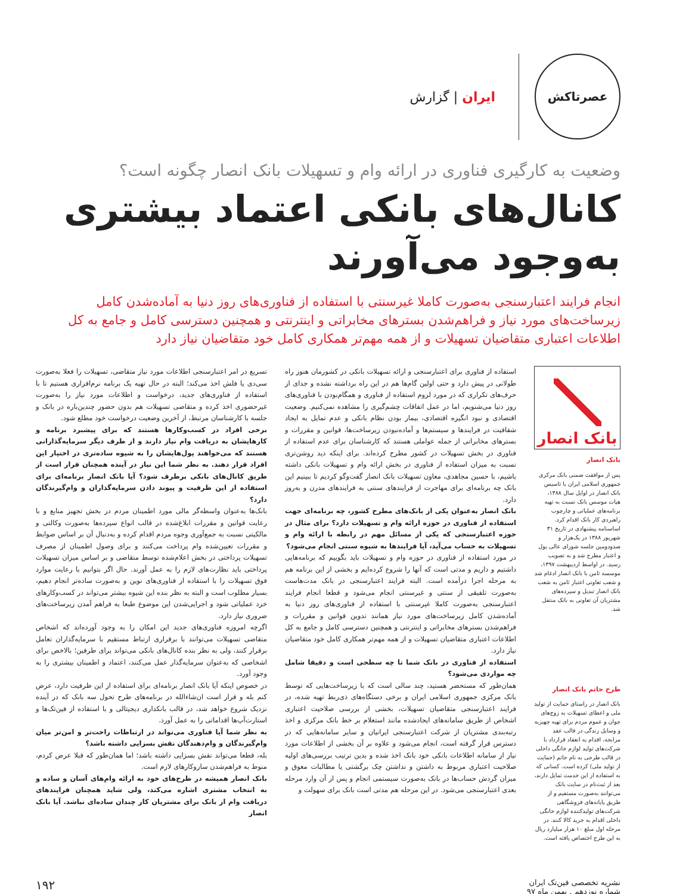عصرتاکش
ایران | گزارش
وضعیت به کارگیری فناوری در ارائه وام و تسهیلات بانک انصار چگونه است؟
کانال‌های بانکی اعتماد بیشتری به‌وجود می‌آورند
انجام فرایند اعتبارسنجی به‌صورت کاملا غیرسنتی با استفاده از فناوری‌های روز دنیا به آماده‌شدن کامل زیرساخت‌های مورد نیاز و فراهم‌شدن بسترهای مخابراتی و اینترنتی و همچنین دسترسی کامل و جامع به کل اطلاعات اعتباری متقاضیان تسهیلات و از همه مهم‌تر همکاری کامل خود متقاضیان نیاز دارد
بانک انصار
بانک انصار
پس از موافقت ضمنی بانک مرکزی جمهوری اسلامی ایران با تاسیس بانک انصار در اوایل سال ۱۳۸۸، هیات موسس بانک نسبت به تهیه برنامه‌های عملیاتی و چارچوب راهبردی کار بانک اقدام کرد. اساسنامه پیشنهادی در تاریخ ۳۱ شهریور ۱۳۸۸ در یک‌هزار و صدودومین جلسه شورای عالی پول و اعتبار مطرح شد و به تصویب رسید. در اواسط اردیبهشت ۱۳۹۷، موسسه ثامن با بانک انصار ادغام شد و شعب تعاونی اعتبار ثامن به شعب بانک انصار تبدیل و سپرده‌های مشتریان آن تعاونی به بانک منتقل شد.
طرح حاتم بانک انصار
بانک انصار در راستای حمایت از تولید ملی و اعطای تسهیلات به زوج‌های جوان و عموم مردم برای تهیه جهیزیه و وسایل زندگی در قالب عقد مرابحه، اقدام به انعقاد قرارداد با شرکت‌های تولید لوازم خانگی داخلی در قالب طرحی به نام حاتم (حمایت از تولید ملی) کرده است. کسانی که به استفاده از این خدمت تمایل دارند، بعد از ثبت‌نام در سایت بانک می‌توانند به‌صورت مستقیم و از طریق پایانه‌های فروشگاهی شرکت‌های تولیدکننده لوازم خانگی داخلی اقدام به خرید کالا کنند. در مرحله اول مبلغ ۱۰ هزار میلیارد ریال به این طرح اختصاص یافته است.
استفاده از فناوری برای اعتبارسنجی و ارائه تسهیلات بانکی در کشورمان هنوز راه طولانی در پیش دارد و حتی اولین گام‌ها هم در این راه برداشته نشده و جدای از حرف‌های تکراری که در مورد لزوم استفاده از فناوری و همگام‌بودن با فناوری‌های روز دنیا می‌شنویم، اما در عمل اتفاقات چشم‌گیری را مشاهده نمی‌کنیم. وضعیت اقتصادی و نبود انگیزه اقتصادی، بیمار بودن نظام بانکی و عدم تمایل به ایجاد شفافیت در فرایندها و سیستم‌ها و آماده‌نبودن زیرساخت‌ها، قوانین و مقررات و بسترهای مخابراتی از جمله عواملی هستند که کارشناسان برای عدم استفاده از فناوری در بخش تسهیلات در کشور مطرح کرده‌اند. برای اینکه دید روشن‌تری نسبت به میزان استفاده از فناوری در بخش ارائه وام و تسهیلات بانکی داشته باشیم، با حسین مجاهدی، معاون تسهیلات بانک انصار گفت‌وگو کردیم تا ببینیم این بانک چه برنامه‌ای برای مهاجرت از فرایندهای سنتی به فرایندهای مدرن و به‌روز دارد.
بانک انصار به‌عنوان یکی از بانک‌های مطرح کشور، چه برنامه‌ای جهت استفاده از فناوری در حوزه ارائه وام و تسهیلات دارد؟ برای مثال در حوزه اعتبارسنجی که یکی از مسائل مهم در رابطه با ارائه وام و تسهیلات به حساب می‌آید، آیا فرایندها به شیوه سنتی انجام می‌شود؟
در مورد استفاده از فناوری در حوزه وام و تسهیلات باید بگوییم که برنامه‌هایی داشتیم و داریم و مدتی است که آنها را شروع کرده‌ایم و بخشی از این برنامه هم به مرحله اجرا درآمده است. البته فرایند اعتبارسنجی در بانک مدت‌هاست به‌صورت تلفیقی از سنتی و غیرسنتی انجام می‌شود و قطعا انجام فرایند اعتبارسنجی به‌صورت کاملا غیرسنتی با استفاده از فناوری‌های روز دنیا به آماده‌شدن کامل زیرساخت‌های مورد نیاز همانند تدوین قوانین و مقررات و فراهم‌شدن بسترهای مخابراتی و اینترنتی و همچنین دسترسی کامل و جامع به کل اطلاعات اعتباری متقاضیان تسهیلات و از همه مهم‌تر همکاری کامل خود متقاضیان نیاز دارد.
استفاده از فناوری در بانک شما تا چه سطحی است و دقیقا شامل چه مواردی می‌شود؟
همان‌طور که مستحضر هستید، چند سالی است که با زیرساخت‌هایی که توسط بانک مرکزی جمهوری اسلامی ایران و برخی دستگاه‌های ذی‌ربط تهیه شده، در فرایند اعتبارسنجی متقاضیان تسهیلات، بخشی از بررسی صلاحیت اعتباری اشخاص از طریق سامانه‌های ایجادشده مانند استعلام بر خط بانک مرکزی و اخذ رتبه‌بندی مشتریان از شرکت اعتبارسنجی ایرانیان و سایر سامانه‌هایی که در دسترس قرار گرفته است، انجام می‌شود و علاوه بر آن بخشی از اطلاعات مورد نیاز از سامانه اطلاعات بانکی خود بانک اخذ شده و بدین ترتیب بررسی‌های اولیه صلاحیت اعتباری مربوط به داشتن و نداشتن چک برگشتی یا مطالبات معوق و میزان گردش حساب‌ها در بانک به‌صورت سیستمی انجام و پس از آن وارد مرحله بعدی اعتبارسنجی می‌شود. در این مرحله هم مدتی است بانک برای سهولت و
تسریع در امر اعتبارسنجی اطلاعات مورد نیاز متقاضی، تسهیلات را فعلا به‌صورت سی‌دی یا فلش اخذ می‌کند؛ البته در حال تهیه یک برنامه نرم‌افزاری هستیم تا با استفاده از فناوری‌های جدید، درخواست و اطلاعات مورد نیاز را به‌صورت غیرحضوری اخذ کرده و متقاضی تسهیلات هم بدون حضور چندین‌باره در بانک و جلسه با کارشناسان مرتبط، از آخرین وضعیت درخواست خود مطلع شود.
برخی افراد در کسب‌وکارها هستند که برای پیشبرد برنامه و کارهایشان به دریافت وام نیاز دارند و از طرف دیگر سرمایه‌گذارانی هستند که می‌خواهند پول‌هایشان را به شیوه ساده‌تری در اختیار این افراد قرار دهند. به نظر شما این نیاز در آینده همچنان قرار است از طریق کانال‌های بانکی برطرف شود؟ آیا بانک انصار برنامه‌ای برای استفاده از این ظرفیت و پیوند دادن سرمایه‌گذاران و وام‌گیرندگان دارد؟
بانک‌ها به‌عنوان واسطه‌گر مالی مورد اطمینان مردم در بخش تجهیز منابع و با رعایت قوانین و مقررات ابلاغ‌شده در قالب انواع سپرده‌ها به‌صورت وکالتی و مالکیتی نسبت به جمع‌آوری وجوه مردم اقدام کرده و به‌دنبال آن بر اساس ضوابط و مقررات تعیین‌شده وام پرداخت می‌کنند و برای وصول اطمینان از مصرف تسهیلات پرداختی در بخش اعلام‌شده توسط متقاضی و بر اساس میزان تسهیلات پرداختی باید نظارت‌های لازم را به عمل آورند. حال اگر بتوانیم با رعایت موارد فوق تسهیلات را با استفاده از فناوری‌های نوین و به‌صورت ساده‌تر انجام دهیم، بسیار مطلوب است و البته به نظر بنده این شیوه بیشتر می‌تواند در کسب‌وکارهای خرد عملیاتی شود و اجرایی‌شدن این موضوع طبعا به فراهم آمدن زیرساخت‌های ضروری نیاز دارد.
اگرچه امروزه فناوری‌های جدید این امکان را به وجود آورده‌اند که اشخاص متقاضی تسهیلات می‌توانند با برقراری ارتباط مستقیم با سرمایه‌گذاران تعامل برقرار کنند، ولی به نظر بنده کانال‌های بانکی می‌تواند برای طرفین؛ بالاخص برای اشخاصی که به‌عنوان سرمایه‌گذار عمل می‌کنند، اعتماد و اطمینان بیشتری را به وجود آورد.
در خصوص اینکه آیا بانک انصار برنامه‌ای برای استفاده از این ظرفیت دارد، عرض کنم بله و قرار است ان‌شاءالله در برنامه‌های طرح تحول سه بانک که در آینده نزدیک شروع خواهد شد، در قالب بانکداری دیجیتالی و با استفاده از فین‌تک‌ها و استارت‌آپ‌ها اقداماتی را به عمل آورد.
به نظر شما آیا فناوری می‌تواند در ارتباطات راحت‌تر و امن‌تر میان وام‌گیرندگان و وام‌دهندگان نقش بسزایی داشته باشد؟
بله، قطعا می‌تواند نقش بسزایی داشته باشد؛ اما همان‌طور که قبلا عرض کردم، منوط به فراهم‌شدن سازوکارهای لازم است.
بانک انصار همیشه در طرح‌های خود به ارائه وام‌های آسان و ساده و به انتخاب مشتری اشاره می‌کند، ولی شاید همچنان فرایندهای دریافت وام از بانک برای مشتریان کار چندان ساده‌ای نباشد. آیا بانک انصار
نشریه تخصصی فین‌تک ایران
شماره نوزدهم . بهمن ماه ۹۷
۱۹۲